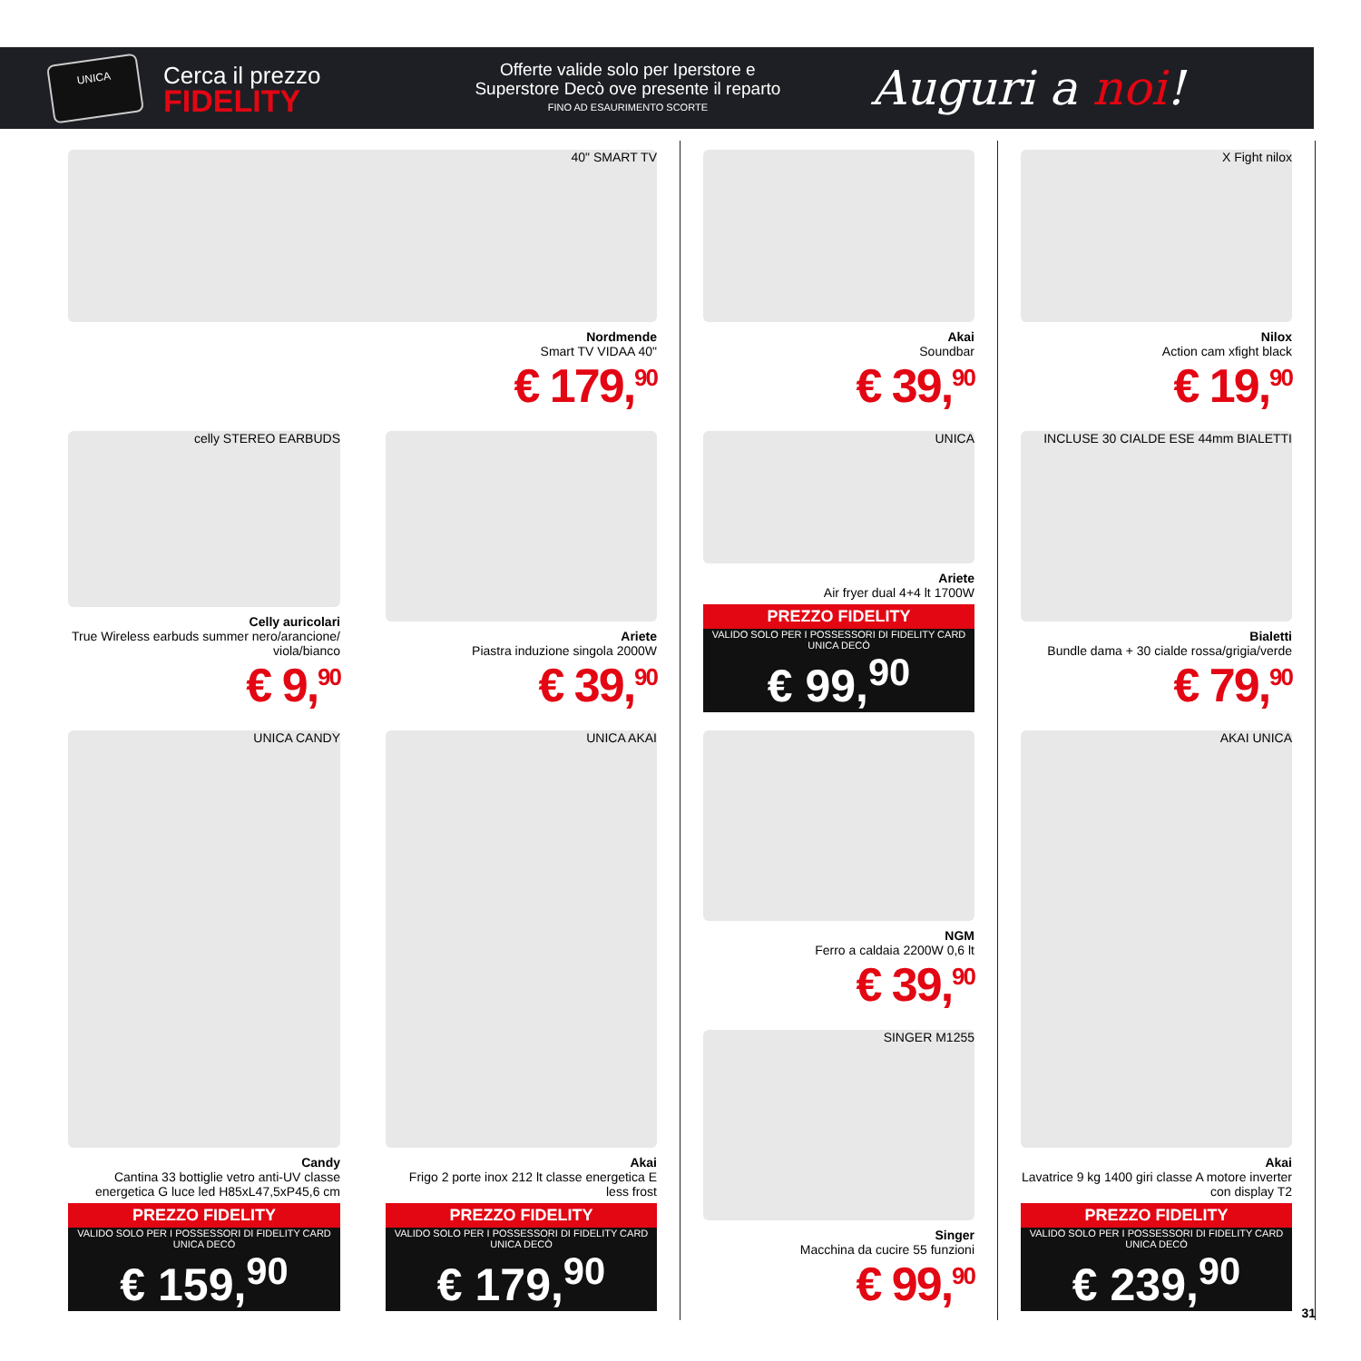UNICA
Cerca il prezzo
FIDELITY
Offerte valide solo per Iperstore e
Superstore Decò ove presente il reparto
FINO AD ESAURIMENTO SCORTE
Auguri a noi!
40" SMART TV
Nordmende
Smart TV VIDAA 40"
€ 179,<sup>90</sup>
Akai
Soundbar
€ 39,<sup>90</sup>
X Fight nilox
Nilox
Action cam xfight black
€ 19,<sup>90</sup>
celly STEREO EARBUDS
Celly auricolari
True Wireless earbuds summer nero/arancione/ viola/bianco
€ 9,<sup>90</sup>
Ariete
Piastra induzione singola 2000W
€ 39,<sup>90</sup>
UNICA
Ariete
Air fryer dual 4+4 lt 1700W
PREZZO FIDELITY
VALIDO SOLO PER I POSSESSORI DI FIDELITY CARD UNICA DECÒ
€ 99,<sup>90</sup>
INCLUSE 30 CIALDE ESE 44mm BIALETTI
Bialetti
Bundle dama + 30 cialde rossa/grigia/verde
€ 79,<sup>90</sup>
UNICA CANDY
Candy
Cantina 33 bottiglie vetro anti-UV classe energetica G luce led H85xL47,5xP45,6 cm
PREZZO FIDELITY
VALIDO SOLO PER I POSSESSORI DI FIDELITY CARD UNICA DECÒ
€ 159,<sup>90</sup>
UNICA AKAI
Akai
Frigo 2 porte inox 212 lt classe energetica E less frost
PREZZO FIDELITY
VALIDO SOLO PER I POSSESSORI DI FIDELITY CARD UNICA DECÒ
€ 179,<sup>90</sup>
NGM
Ferro a caldaia 2200W 0,6 lt
€ 39,<sup>90</sup>
SINGER M1255
Singer
Macchina da cucire 55 funzioni
€ 99,<sup>90</sup>
AKAI UNICA
Akai
Lavatrice 9 kg 1400 giri classe A motore inverter con display T2
PREZZO FIDELITY
VALIDO SOLO PER I POSSESSORI DI FIDELITY CARD UNICA DECÒ
€ 239,<sup>90</sup>
31